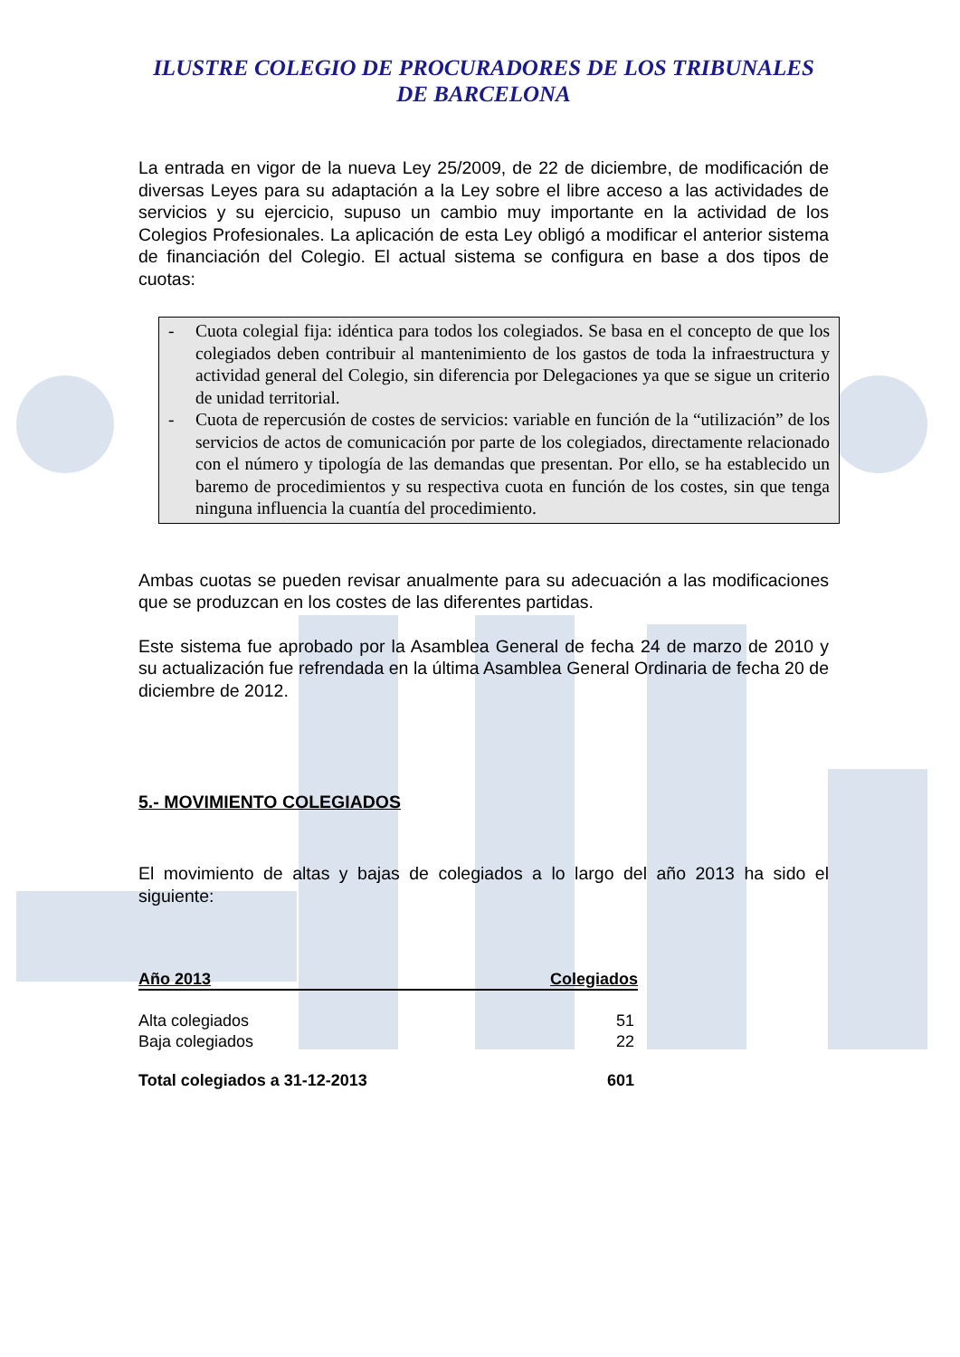ILUSTRE COLEGIO DE PROCURADORES DE LOS TRIBUNALES
DE BARCELONA
La entrada en vigor de la nueva Ley 25/2009, de 22 de diciembre, de modificación de diversas Leyes para su adaptación a la Ley sobre el libre acceso a las actividades de servicios y su ejercicio, supuso un cambio muy importante en la actividad de los Colegios Profesionales. La aplicación de esta Ley obligó a modificar el anterior sistema de financiación del Colegio. El actual sistema se configura en base a dos tipos de cuotas:
- Cuota colegial fija: idéntica para todos los colegiados. Se basa en el concepto de que los colegiados deben contribuir al mantenimiento de los gastos de toda la infraestructura y actividad general del Colegio, sin diferencia por Delegaciones ya que se sigue un criterio de unidad territorial.
- Cuota de repercusión de costes de servicios: variable en función de la “utilización” de los servicios de actos de comunicación por parte de los colegiados, directamente relacionado con el número y tipología de las demandas que presentan. Por ello, se ha establecido un baremo de procedimientos y su respectiva cuota en función de los costes, sin que tenga ninguna influencia la cuantía del procedimiento.
Ambas cuotas se pueden revisar anualmente para su adecuación a las modificaciones que se produzcan en los costes de las diferentes partidas.
Este sistema fue aprobado por la Asamblea General de fecha 24 de marzo de 2010 y su actualización fue refrendada en la última Asamblea General Ordinaria de fecha 20 de diciembre de 2012.
5.- MOVIMIENTO COLEGIADOS
El movimiento de altas y bajas de colegiados a lo largo del año 2013 ha sido el siguiente:
| Año 2013 | Colegiados |
| --- | --- |
| Alta colegiados | 51 |
| Baja colegiados | 22 |
| Total colegiados a 31-12-2013 | 601 |